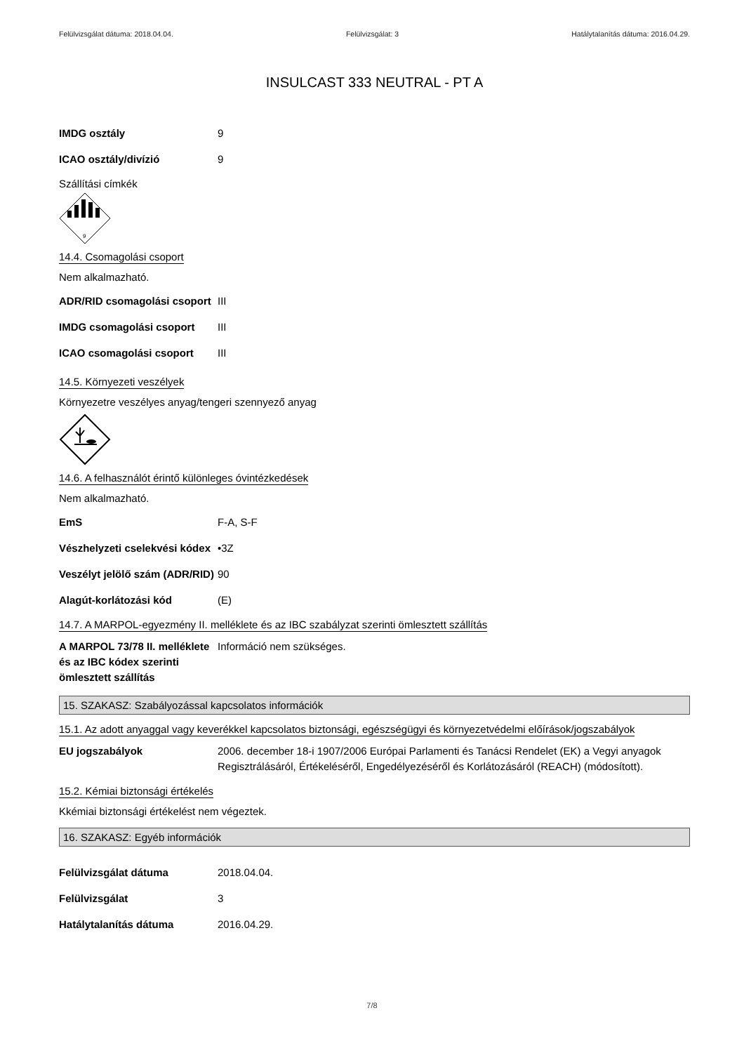Felülvizsgálat dátuma: 2018.04.04. Felülvizsgálat: 3 Hatálytalanítás dátuma: 2016.04.29.
INSULCAST 333 NEUTRAL - PT A
IMDG osztály 9
ICAO osztály/divízió 9
Szállítási címkék
9
14.4. Csomagolási csoport
Nem alkalmazható.
ADR/RID csomagolási csoport
III
IMDG csomagolási csoport III
ICAO csomagolási csoport III
14.5. Környezeti veszélyek
Környezetre veszélyes anyag/tengeri szennyező anyag
14.6. A felhasználót érintő különleges óvintézkedések
Nem alkalmazható.
EmS F-A, S-F
Vészhelyzeti cselekvési kódex
•3Z
Veszélyt jelölő szám (ADR/RID)
90
Alagút-korlátozási kód (E)
14.7. A MARPOL-egyezmény II. melléklete és az IBC szabályzat szerinti ömlesztett szállítás
A MARPOL 73/78 II. melléklete és az IBC kódex szerinti ömlesztett szállítás
Információ nem szükséges.
15. SZAKASZ: Szabályozással kapcsolatos információk
15.1. Az adott anyaggal vagy keverékkel kapcsolatos biztonsági, egészségügyi és környezetvédelmi előírások/jogszabályok
EU jogszabályok 2006. december 18-i 1907/2006 Európai Parlamenti és Tanácsi Rendelet (EK) a Vegyi anyagok Regisztrálásáról, Értékeléséről, Engedélyezéséről és Korlátozásáról (REACH) (módosított).
15.2. Kémiai biztonsági értékelés
Kkémiai biztonsági értékelést nem végeztek.
16. SZAKASZ: Egyéb információk
Felülvizsgálat dátuma 2018.04.04.
Felülvizsgálat 3
Hatálytalanítás dátuma 2016.04.29.
7/8